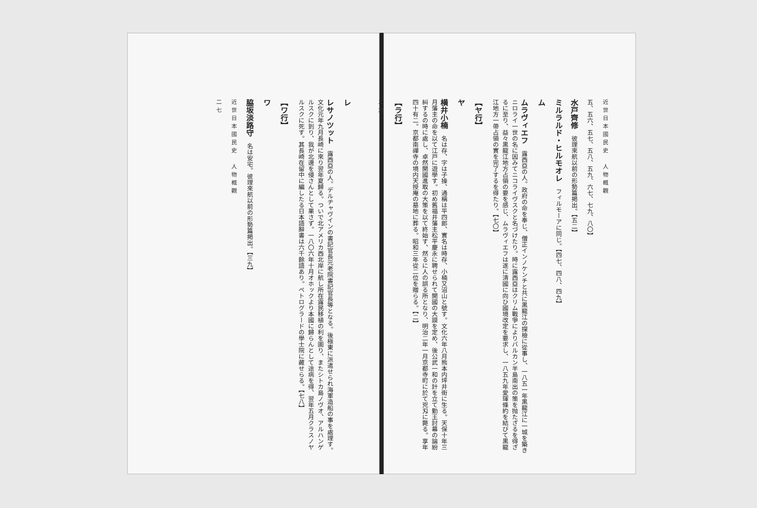近世日本國民史　人物概觀
五、五六、五七、五八、五九、六七、七九、八〇】
水戸齊修　彼理來航以前の形勢篇掲出。【五二】
ミルラルド・ヒルモオレ　フィルモーアに同じ。【四七、四八、四九】
ム
ムラヴィエフ　露西亞の人。政府の命を奉じ、僧正インノケンチと共に黒龍江の探檢に從事し、一八五一年黒龍江に一城を築きニロライ一世の名に因みてニコライヴスクと名づけたり。時に露西亞はクリム戰爭によりバルカン半島南出の策を抛たざるを得ざるに至り、益々黒龍江地方占領の要を感じ、ムラヴィエフは遂に清國に向ひ國境改定を要求し、一八五九年愛琿條約を結びて黒龍江地方一帶占領の實を完了するを得たり。【七〇】
【ヤ行】
ヤ
横井小楠　名は存、字は子操、通稱は平四郎、實名は時存、小楠又沼山と號す。文化六年八月熊本内坪井街に生る。天保十年三月藩主の命を以て江戸に遊學す。初め舊福井藩主松平慶永に聘せられて開國の大謨を定め、後公武一和の計を立て勤王討幕の論紛糾するの時に處し、卓然開國進取の大策を以て終始す、然るに人の誤る所となり、明治二年一月京都寺町に於て兇刄に斃る。享年四十有二。京都南禪寺の境内天授庵の墓地に葬る。昭和三年從二位を贈らる。【二】
【ラ行】
二六
レ
レサノツット　露西亞の人。デルヂャヴインの書記官長元老院書記官長等となる。後極東に派遣せられ海軍造船の事を處理す。文化元年九月長崎に來り翌年夏歸る。ついで北アメリカ西北岸に航し所在露民移植の利を圖り、またシトカ島ノヴオ、アルハンゲルスクに到り、我が北邊を侵さんとして果さず。一八〇六年十月オホックより本國に歸らんとして途病を得、翌年五月クラスノヤルスクに死す。其長崎在留中に編したる日本語辭書は六千餘語あり。ペトログラードの學士院に藏せらる。【七八】
【ワ行】
ワ
脇坂淡路守　名は安宅。彼理來航以前の形勢篇掲出。【三九】
近世日本國民史　人物概觀
二七